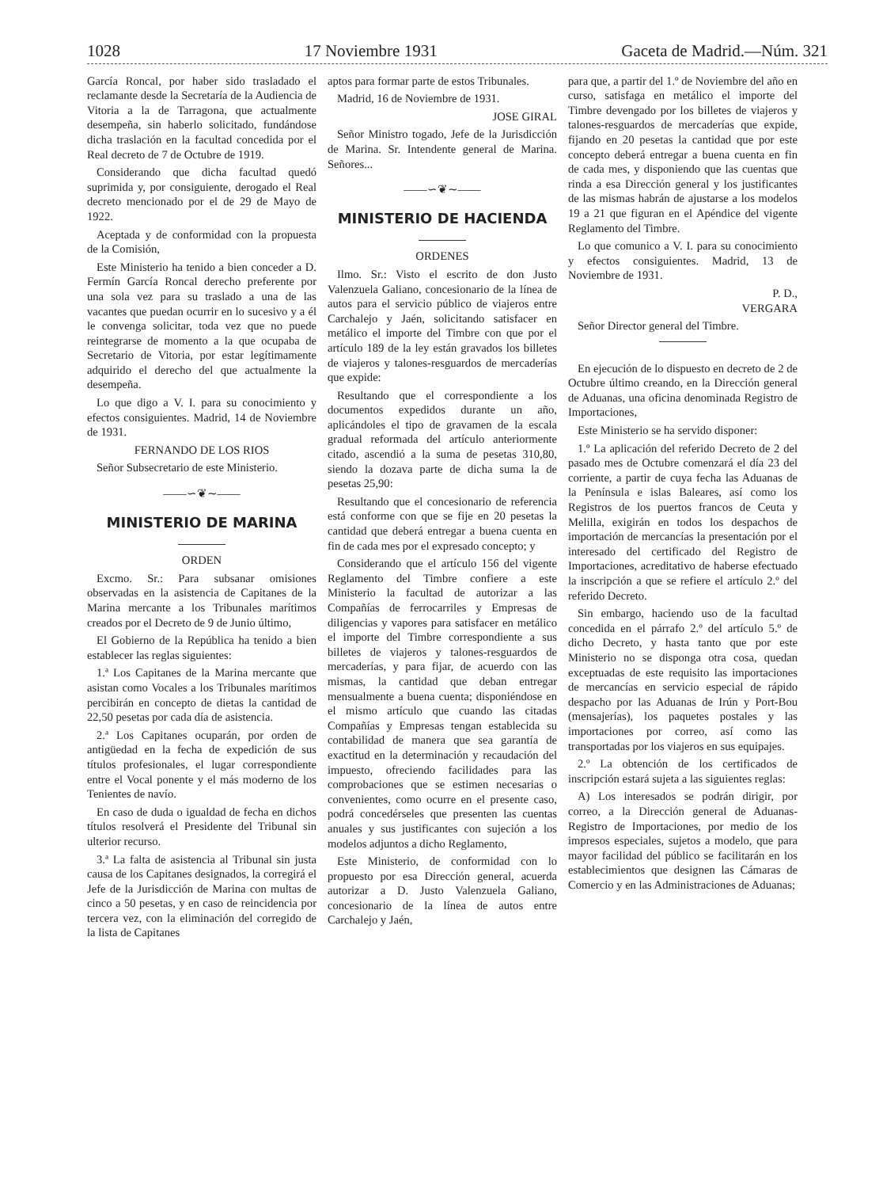1028 17 Noviembre 1931 Gaceta de Madrid.—Núm. 321
García Roncal, por haber sido trasladado el reclamante desde la Secretaría de la Audiencia de Vitoria a la de Tarragona, que actualmente desempeña, sin haberlo solicitado, fundándose dicha traslación en la facultad concedida por el Real decreto de 7 de Octubre de 1919.
Considerando que dicha facultad quedó suprimida y, por consiguiente, derogado el Real decreto mencionado por el de 29 de Mayo de 1922.
Aceptada y de conformidad con la propuesta de la Comisión,
Este Ministerio ha tenido a bien conceder a D. Fermín García Roncal derecho preferente por una sola vez para su traslado a una de las vacantes que puedan ocurrir en lo sucesivo y a él le convenga solicitar, toda vez que no puede reintegrarse de momento a la que ocupaba de Secretario de Vitoria, por estar legítimamente adquirido el derecho del que actualmente la desempeña.
Lo que digo a V. I. para su conocimiento y efectos consiguientes. Madrid, 14 de Noviembre de 1931.
FERNANDO DE LOS RIOS
Señor Subsecretario de este Ministerio.
——∽❦∼——
MINISTERIO DE MARINA
ORDEN
Excmo. Sr.: Para subsanar omisiones observadas en la asistencia de Capitanes de la Marina mercante a los Tribunales marítimos creados por el Decreto de 9 de Junio último,
El Gobierno de la República ha tenido a bien establecer las reglas siguientes:
1.ª Los Capitanes de la Marina mercante que asistan como Vocales a los Tribunales marítimos percibirán en concepto de dietas la cantidad de 22,50 pesetas por cada día de asistencia.
2.ª Los Capitanes ocuparán, por orden de antigüedad en la fecha de expedición de sus títulos profesionales, el lugar correspondiente entre el Vocal ponente y el más moderno de los Tenientes de navío.
En caso de duda o igualdad de fecha en dichos títulos resolverá el Presidente del Tribunal sin ulterior recurso.
3.ª La falta de asistencia al Tribunal sin justa causa de los Capitanes designados, la corregirá el Jefe de la Jurisdicción de Marina con multas de cinco a 50 pesetas, y en caso de reincidencia por tercera vez, con la eliminación del corregido de la lista de Capitanes
aptos para formar parte de estos Tribunales.
Madrid, 16 de Noviembre de 1931.
JOSE GIRAL
Señor Ministro togado, Jefe de la Jurisdicción de Marina. Sr. Intendente general de Marina. Señores...
——∽❦∼——
MINISTERIO DE HACIENDA
ORDENES
Ilmo. Sr.: Visto el escrito de don Justo Valenzuela Galiano, concesionario de la línea de autos para el servicio público de viajeros entre Carchalejo y Jaén, solicitando satisfacer en metálico el importe del Timbre con que por el artículo 189 de la ley están gravados los billetes de viajeros y talones-resguardos de mercaderías que expide:
Resultando que el correspondiente a los documentos expedidos durante un año, aplicándoles el tipo de gravamen de la escala gradual reformada del artículo anteriormente citado, ascendió a la suma de pesetas 310,80, siendo la dozava parte de dicha suma la de pesetas 25,90:
Resultando que el concesionario de referencia está conforme con que se fije en 20 pesetas la cantidad que deberá entregar a buena cuenta en fin de cada mes por el expresado concepto; y
Considerando que el artículo 156 del vigente Reglamento del Timbre confiere a este Ministerio la facultad de autorizar a las Compañías de ferrocarriles y Empresas de diligencias y vapores para satisfacer en metálico el importe del Timbre correspondiente a sus billetes de viajeros y talones-resguardos de mercaderías, y para fijar, de acuerdo con las mismas, la cantidad que deban entregar mensualmente a buena cuenta; disponiéndose en el mismo artículo que cuando las citadas Compañías y Empresas tengan establecida su contabilidad de manera que sea garantía de exactitud en la determinación y recaudación del impuesto, ofreciendo facilidades para las comprobaciones que se estimen necesarias o convenientes, como ocurre en el presente caso, podrá concedérseles que presenten las cuentas anuales y sus justificantes con sujeción a los modelos adjuntos a dicho Reglamento,
Este Ministerio, de conformidad con lo propuesto por esa Dirección general, acuerda autorizar a D. Justo Valenzuela Galiano, concesionario de la línea de autos entre Carchalejo y Jaén,
para que, a partir del 1.º de Noviembre del año en curso, satisfaga en metálico el importe del Timbre devengado por los billetes de viajeros y talones-resguardos de mercaderías que expide, fijando en 20 pesetas la cantidad que por este concepto deberá entregar a buena cuenta en fin de cada mes, y disponiendo que las cuentas que rinda a esa Dirección general y los justificantes de las mismas habrán de ajustarse a los modelos 19 a 21 que figuran en el Apéndice del vigente Reglamento del Timbre.
Lo que comunico a V. I. para su conocimiento y efectos consiguientes. Madrid, 13 de Noviembre de 1931.
P. D.,
VERGARA
Señor Director general del Timbre.
En ejecución de lo dispuesto en decreto de 2 de Octubre último creando, en la Dirección general de Aduanas, una oficina denominada Registro de Importaciones,
Este Ministerio se ha servido disponer:
1.º La aplicación del referido Decreto de 2 del pasado mes de Octubre comenzará el día 23 del corriente, a partir de cuya fecha las Aduanas de la Península e islas Baleares, así como los Registros de los puertos francos de Ceuta y Melilla, exigirán en todos los despachos de importación de mercancías la presentación por el interesado del certificado del Registro de Importaciones, acreditativo de haberse efectuado la inscripción a que se refiere el artículo 2.º del referido Decreto.
Sin embargo, haciendo uso de la facultad concedida en el párrafo 2.º del artículo 5.º de dicho Decreto, y hasta tanto que por este Ministerio no se disponga otra cosa, quedan exceptuadas de este requisito las importaciones de mercancías en servicio especial de rápido despacho por las Aduanas de Irún y Port-Bou (mensajerías), los paquetes postales y las importaciones por correo, así como las transportadas por los viajeros en sus equipajes.
2.º La obtención de los certificados de inscripción estará sujeta a las siguientes reglas:
A) Los interesados se podrán dirigir, por correo, a la Dirección general de Aduanas-Registro de Importaciones, por medio de los impresos especiales, sujetos a modelo, que para mayor facilidad del público se facilitarán en los establecimientos que designen las Cámaras de Comercio y en las Administraciones de Aduanas;